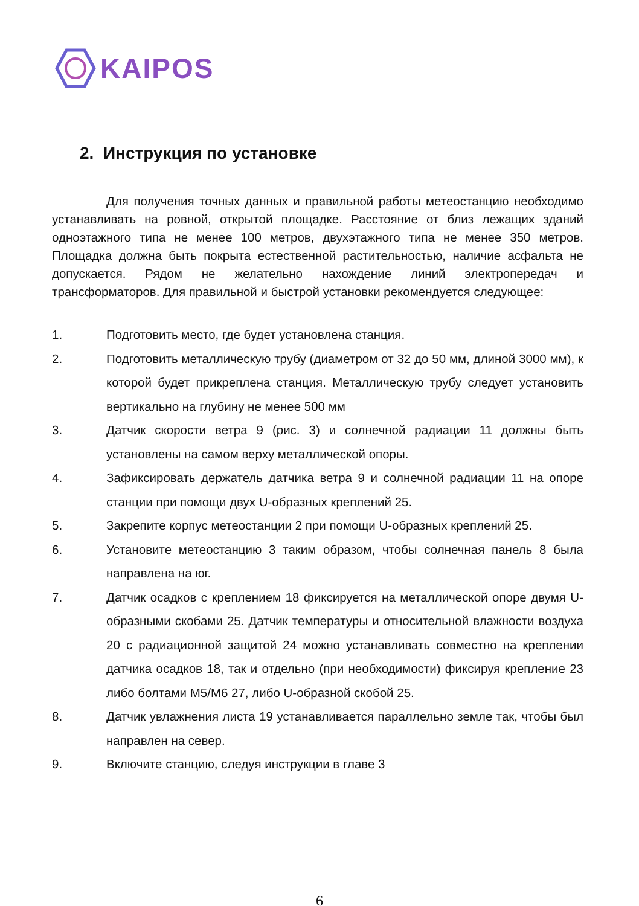KAIPOS
2. Инструкция по установке
Для получения точных данных и правильной работы метеостанцию необходимо устанавливать на ровной, открытой площадке. Расстояние от близ лежащих зданий одноэтажного типа не менее 100 метров, двухэтажного типа не менее 350 метров. Площадка должна быть покрыта естественной растительностью, наличие асфальта не допускается. Рядом не желательно нахождение линий электропередач и трансформаторов. Для правильной и быстрой установки рекомендуется следующее:
1. Подготовить место, где будет установлена станция.
2. Подготовить металлическую трубу (диаметром от 32 до 50 мм, длиной 3000 мм), к которой будет прикреплена станция. Металлическую трубу следует установить вертикально на глубину не менее 500 мм
3. Датчик скорости ветра 9 (рис. 3) и солнечной радиации 11 должны быть установлены на самом верху металлической опоры.
4. Зафиксировать держатель датчика ветра 9 и солнечной радиации 11 на опоре станции при помощи двух U-образных креплений 25.
5. Закрепите корпус метеостанции 2 при помощи U-образных креплений 25.
6. Установите метеостанцию 3 таким образом, чтобы солнечная панель 8 была направлена на юг.
7. Датчик осадков с креплением 18 фиксируется на металлической опоре двумя U-образными скобами 25. Датчик температуры и относительной влажности воздуха 20 с радиационной защитой 24 можно устанавливать совместно на креплении датчика осадков 18, так и отдельно (при необходимости) фиксируя крепление 23 либо болтами M5/M6 27, либо U-образной скобой 25.
8. Датчик увлажнения листа 19 устанавливается параллельно земле так, чтобы был направлен на север.
9. Включите станцию, следуя инструкции в главе 3
6